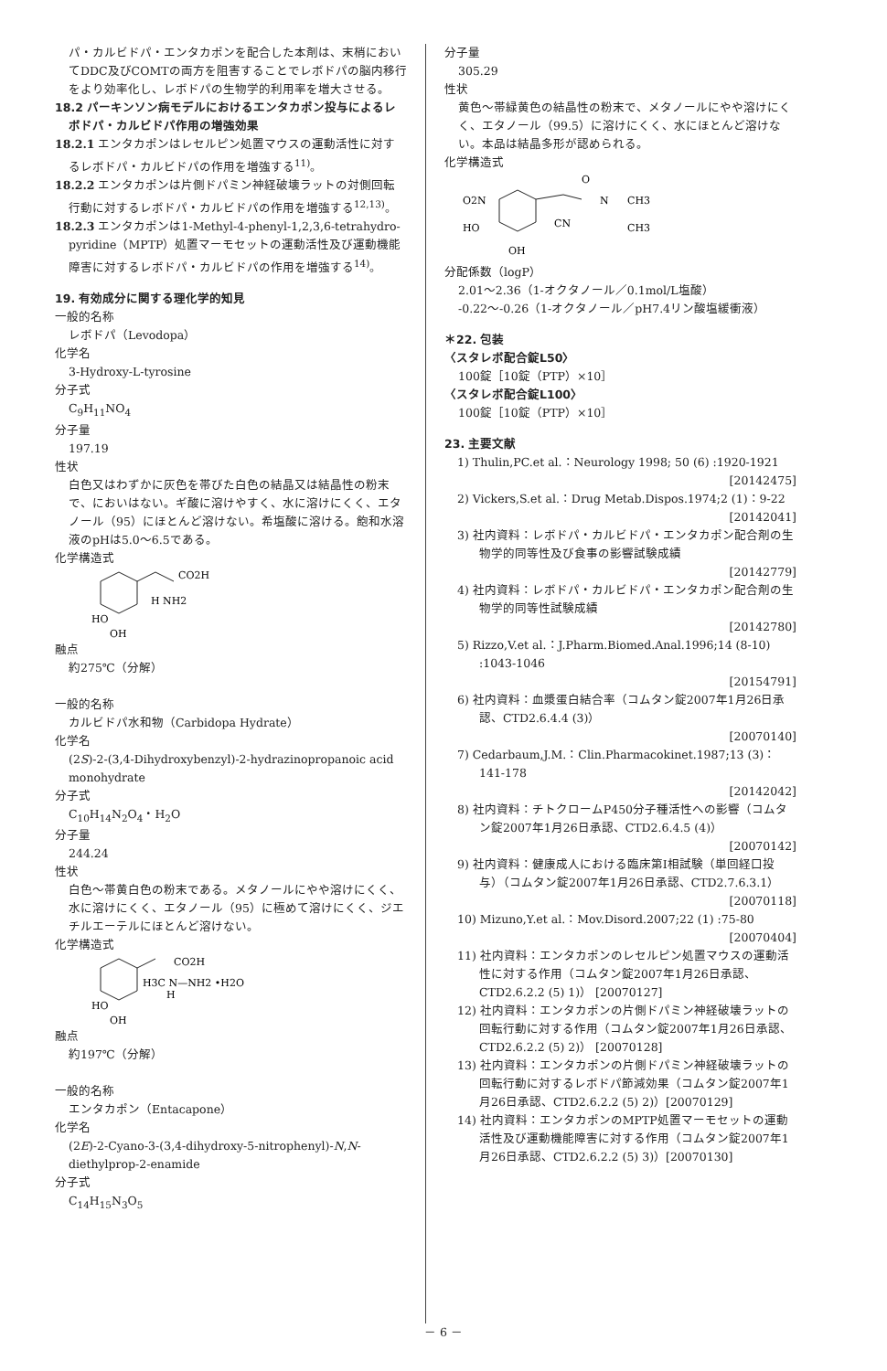パ・カルビドパ・エンタカポンを配合した本剤は、末梢においてDDC及びCOMTの両方を阻害することでレボドパの脳内移行をより効率化し、レボドパの生物学的利用率を増大させる。
18.2 パーキンソン病モデルにおけるエンタカポン投与によるレボドパ・カルビドパ作用の増強効果
18.2.1 エンタカポンはレセルピン処置マウスの運動活性に対するレボドパ・カルビドパの作用を増強する<sup>11)</sup>。
18.2.2 エンタカポンは片側ドパミン神経破壊ラットの対側回転行動に対するレボドパ・カルビドパの作用を増強する<sup>12,13)</sup>。
18.2.3 エンタカポンは1-Methyl-4-phenyl-1,2,3,6-tetrahydro-pyridine（MPTP）処置マーモセットの運動活性及び運動機能障害に対するレボドパ・カルビドパの作用を増強する<sup>14)</sup>。
19. 有効成分に関する理化学的知見
一般的名称
レボドパ（Levodopa）
化学名
3-Hydroxy-L-tyrosine
分子式
C<sub>9</sub>H<sub>11</sub>NO<sub>4</sub>
分子量
197.19
性状
白色又はわずかに灰色を帯びた白色の結晶又は結晶性の粉末で、においはない。ギ酸に溶けやすく、水に溶けにくく、エタノール（95）にほとんど溶けない。希塩酸に溶ける。飽和水溶液のpHは5.0～6.5である。
化学構造式
HO
OH
CO2H
H NH2
融点
約275℃（分解）
一般的名称
カルビドパ水和物（Carbidopa Hydrate）
化学名
(2S)-2-(3,4-Dihydroxybenzyl)-2-hydrazinopropanoic acid monohydrate
分子式
C<sub>10</sub>H<sub>14</sub>N<sub>2</sub>O<sub>4</sub>・H<sub>2</sub>O
分子量
244.24
性状
白色～帯黄白色の粉末である。メタノールにやや溶けにくく、水に溶けにくく、エタノール（95）に極めて溶けにくく、ジエチルエーテルにほとんど溶けない。
化学構造式
HO
OH
CO2H
H3C N—NH2 •H2O
H
融点
約197℃（分解）
一般的名称
エンタカポン（Entacapone）
化学名
(2E)-2-Cyano-3-(3,4-dihydroxy-5-nitrophenyl)-N,N-diethylprop-2-enamide
分子式
C<sub>14</sub>H<sub>15</sub>N<sub>3</sub>O<sub>5</sub>
分子量
305.29
性状
黄色～帯緑黄色の結晶性の粉末で、メタノールにやや溶けにくく、エタノール（99.5）に溶けにくく、水にほとんど溶けない。本品は結晶多形が認められる。
化学構造式
O2N
HO
OH
O
N
CH3
CN
CH3
分配係数（logP）
2.01～2.36（1-オクタノール／0.1mol/L塩酸）
-0.22～-0.26（1-オクタノール／pH7.4リン酸塩緩衝液）
＊22. 包装
〈スタレボ配合錠L50〉
100錠［10錠（PTP）×10］
〈スタレボ配合錠L100〉
100錠［10錠（PTP）×10］
23. 主要文献
1) Thulin,PC.et al.：Neurology 1998; 50 (6) :1920-1921
[20142475]
2) Vickers,S.et al.：Drug Metab.Dispos.1974;2 (1)：9-22
[20142041]
3) 社内資料：レボドパ・カルビドパ・エンタカポン配合剤の生物学的同等性及び食事の影響試験成績
[20142779]
4) 社内資料：レボドパ・カルビドパ・エンタカポン配合剤の生物学的同等性試験成績
[20142780]
5) Rizzo,V.et al.：J.Pharm.Biomed.Anal.1996;14 (8-10) :1043-1046
[20154791]
6) 社内資料：血漿蛋白結合率（コムタン錠2007年1月26日承認、CTD2.6.4.4 (3)）
[20070140]
7) Cedarbaum,J.M.：Clin.Pharmacokinet.1987;13 (3)：141-178
[20142042]
8) 社内資料：チトクロームP450分子種活性への影響（コムタン錠2007年1月26日承認、CTD2.6.4.5 (4)）
[20070142]
9) 社内資料：健康成人における臨床第Ⅰ相試験（単回経口投与）（コムタン錠2007年1月26日承認、CTD2.7.6.3.1）
[20070118]
10) Mizuno,Y.et al.：Mov.Disord.2007;22 (1) :75-80
[20070404]
11) 社内資料：エンタカポンのレセルピン処置マウスの運動活性に対する作用（コムタン錠2007年1月26日承認、CTD2.6.2.2 (5) 1)） [20070127]
12) 社内資料：エンタカポンの片側ドパミン神経破壊ラットの回転行動に対する作用（コムタン錠2007年1月26日承認、CTD2.6.2.2 (5) 2)） [20070128]
13) 社内資料：エンタカポンの片側ドパミン神経破壊ラットの回転行動に対するレボドパ節減効果（コムタン錠2007年1月26日承認、CTD2.6.2.2 (5) 2)）[20070129]
14) 社内資料：エンタカポンのMPTP処置マーモセットの運動活性及び運動機能障害に対する作用（コムタン錠2007年1月26日承認、CTD2.6.2.2 (5) 3)）[20070130]
－ 6 －